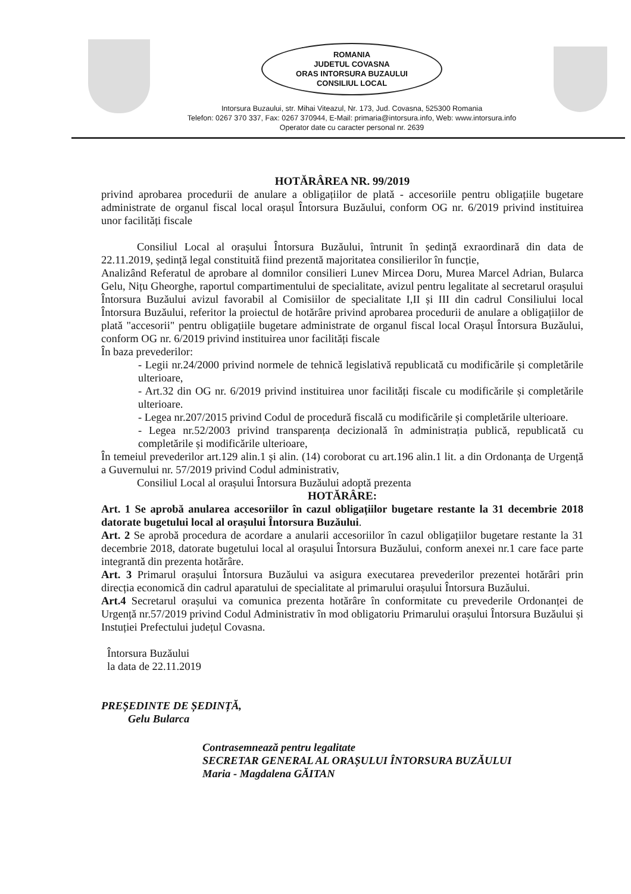ROMANIA
JUDETUL COVASNA
ORAS INTORSURA BUZAULUI
CONSILIUL LOCAL
Intorsura Buzaului, str. Mihai Viteazul, Nr. 173, Jud. Covasna, 525300 Romania
Telefon: 0267 370 337, Fax: 0267 370944, E-Mail: primaria@intorsura.info, Web: www.intorsura.info
Operator date cu caracter personal nr. 2639
HOTĂRÂREA NR. 99/2019
privind aprobarea procedurii de anulare a obligațiilor de plată - accesoriile pentru obligațiile bugetare administrate de organul fiscal local orașul Întorsura Buzăului, conform OG nr. 6/2019 privind instituirea unor facilități fiscale
Consiliul Local al orașului Întorsura Buzăului, întrunit în ședință exraordinară din data de 22.11.2019, ședință legal constituită fiind prezentă majoritatea consilierilor în funcție,
Analizând Referatul de aprobare al domnilor consilieri Lunev Mircea Doru, Murea Marcel Adrian, Bularca Gelu, Nițu Gheorghe, raportul compartimentului de specialitate, avizul pentru legalitate al secretarul orașului Întorsura Buzăului avizul favorabil al Comisiilor de specialitate I,II și III din cadrul Consiliului local Întorsura Buzăului, referitor la proiectul de hotărâre privind aprobarea procedurii de anulare a obligațiilor de plată "accesorii" pentru obligațiile bugetare administrate de organul fiscal local Orașul Întorsura Buzăului, conform OG nr. 6/2019 privind instituirea unor facilități fiscale
În baza prevederilor:
- Legii nr.24/2000 privind normele de tehnică legislativă republicată cu modificările și completările ulterioare,
- Art.32 din OG nr. 6/2019 privind instituirea unor facilități fiscale cu modificările și completările ulterioare.
- Legea nr.207/2015 privind Codul de procedură fiscală cu modificările și completările ulterioare.
- Legea nr.52/2003 privind transparența decizională în administrația publică, republicată cu completările și modificările ulterioare,
În temeiul prevederilor art.129 alin.1 și alin. (14) coroborat cu art.196 alin.1 lit. a din Ordonanța de Urgență a Guvernului nr. 57/2019 privind Codul administrativ,
Consiliul Local al orașului Întorsura Buzăului adoptă prezenta
HOTĂRÂRE:
Art. 1 Se aprobă anularea accesoriilor în cazul obligațiilor bugetare restante la 31 decembrie 2018 datorate bugetului local al orașului Întorsura Buzăului.
Art. 2 Se aprobă procedura de acordare a anularii accesoriilor în cazul obligațiilor bugetare restante la 31 decembrie 2018, datorate bugetului local al orașului Întorsura Buzăului, conform anexei nr.1 care face parte integrantă din prezenta hotărâre.
Art. 3 Primarul orașului Întorsura Buzăului va asigura executarea prevederilor prezentei hotărâri prin direcția economică din cadrul aparatului de specialitate al primarului orașului Întorsura Buzăului.
Art.4 Secretarul orașului va comunica prezenta hotărâre în conformitate cu prevederile Ordonanței de Urgență nr.57/2019 privind Codul Administrativ în mod obligatoriu Primarului orașului Întorsura Buzăului și Instuției Prefectului județul Covasna.
Întorsura Buzăului
la data de 22.11.2019
PREȘEDINTE DE ȘEDINȚĂ,
Gelu Bularca
Contrasemnează pentru legalitate
SECRETAR GENERAL AL ORAȘULUI ÎNTORSURA BUZĂULUI
Maria - Magdalena GĂITAN